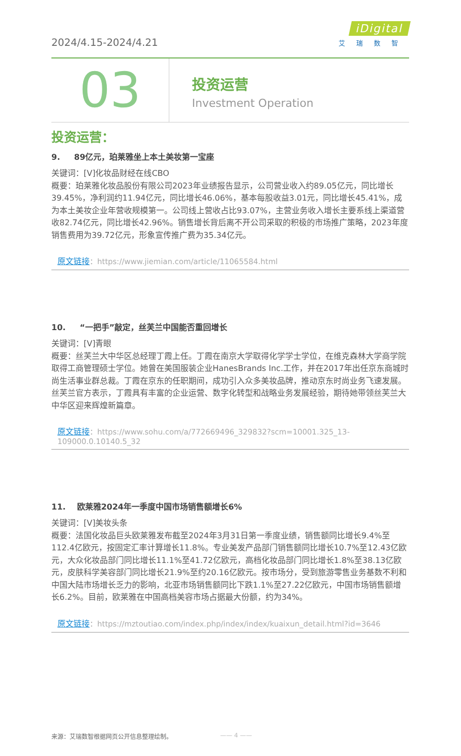2024/4.15-2024/4.21
iDigital
艾瑞数智
03
投资运营
Investment Operation
投资运营：
9. 89亿元，珀莱雅坐上本土美妆第一宝座
关键词：[V]化妆品财经在线CBO
概要：珀莱雅化妆品股份有限公司2023年业绩报告显示，公司营业收入约89.05亿元，同比增长39.45%，净利润约11.94亿元，同比增长46.06%，基本每股收益3.01元，同比增长45.41%，成为本土美妆企业年营收规模第一。公司线上营收占比93.07%，主营业务收入增长主要系线上渠道营收82.74亿元，同比增长42.96%。销售增长背后离不开公司采取的积极的市场推广策略，2023年度销售费用为39.72亿元，形象宣传推广费为35.34亿元。
原文链接：https://www.jiemian.com/article/11065584.html
10. “一把手”敲定，丝芙兰中国能否重回增长
关键词：[V]青眼
概要：丝芙兰大中华区总经理丁霞上任。丁霞在南京大学取得化学学士学位，在维克森林大学商学院取得工商管理硕士学位。她曾在美国服装企业HanesBrands Inc.工作，并在2017年出任京东商城时尚生活事业群总裁。丁霞在京东的任职期间，成功引入众多美妆品牌，推动京东时尚业务飞速发展。丝芙兰官方表示，丁霞具有丰富的企业运营、数字化转型和战略业务发展经验，期待她带领丝芙兰大中华区迎来辉煌新篇章。
原文链接：https://www.sohu.com/a/772669496_329832?scm=10001.325_13-109000.0.10140.5_32
11. 欧莱雅2024年一季度中国市场销售额增长6%
关键词：[V]美妆头条
概要：法国化妆品巨头欧莱雅发布截至2024年3月31日第一季度业绩，销售额同比增长9.4%至112.4亿欧元，按固定汇率计算增长11.8%。专业美发产品部门销售额同比增长10.7%至12.43亿欧元，大众化妆品部门同比增长11.1%至41.72亿欧元，高档化妆品部门同比增长1.8%至38.13亿欧元，皮肤科学美容部门同比增长21.9%至约20.16亿欧元。按市场分，受到旅游零售业务基数不利和中国大陆市场增长乏力的影响，北亚市场销售额同比下跌1.1%至27.22亿欧元，中国市场销售额增长6.2%。目前，欧莱雅在中国高档美容市场占据最大份额，约为34%。
原文链接：https://mztoutiao.com/index.php/index/index/kuaixun_detail.html?id=3646
来源：艾瑞数智根据网页公开信息整理绘制。
—— 4 ——